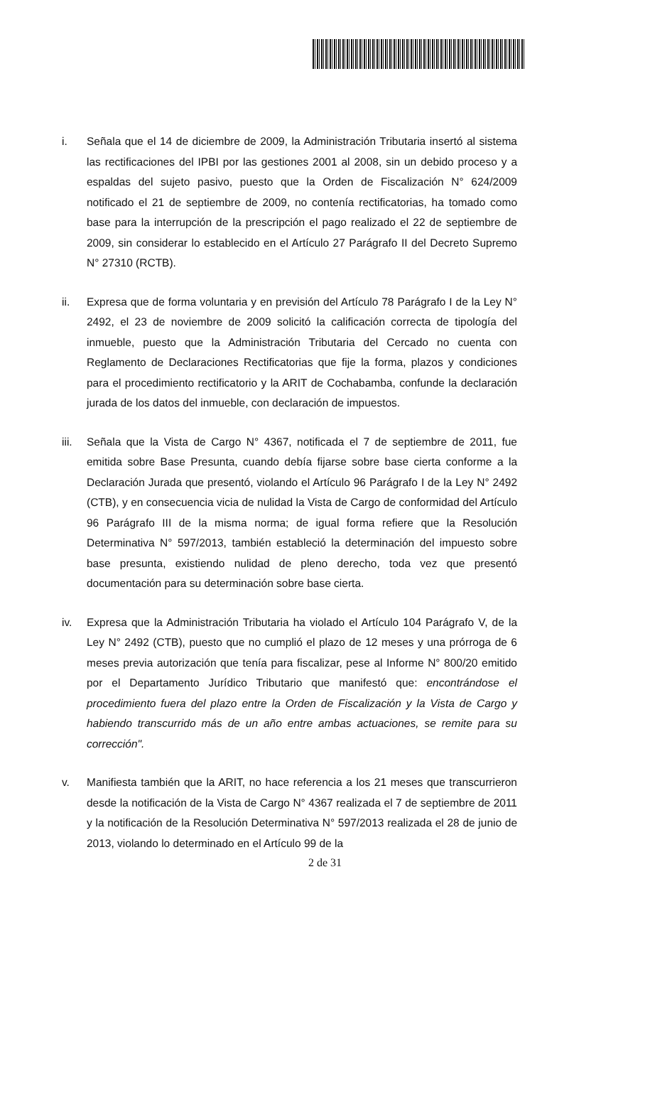i. Señala que el 14 de diciembre de 2009, la Administración Tributaria insertó al sistema las rectificaciones del IPBI por las gestiones 2001 al 2008, sin un debido proceso y a espaldas del sujeto pasivo, puesto que la Orden de Fiscalización N° 624/2009 notificado el 21 de septiembre de 2009, no contenía rectificatorias, ha tomado como base para la interrupción de la prescripción el pago realizado el 22 de septiembre de 2009, sin considerar lo establecido en el Artículo 27 Parágrafo II del Decreto Supremo N° 27310 (RCTB).
ii. Expresa que de forma voluntaria y en previsión del Artículo 78 Parágrafo I de la Ley N° 2492, el 23 de noviembre de 2009 solicitó la calificación correcta de tipología del inmueble, puesto que la Administración Tributaria del Cercado no cuenta con Reglamento de Declaraciones Rectificatorias que fije la forma, plazos y condiciones para el procedimiento rectificatorio y la ARIT de Cochabamba, confunde la declaración jurada de los datos del inmueble, con declaración de impuestos.
iii. Señala que la Vista de Cargo N° 4367, notificada el 7 de septiembre de 2011, fue emitida sobre Base Presunta, cuando debía fijarse sobre base cierta conforme a la Declaración Jurada que presentó, violando el Artículo 96 Parágrafo I de la Ley N° 2492 (CTB), y en consecuencia vicia de nulidad la Vista de Cargo de conformidad del Artículo 96 Parágrafo III de la misma norma; de igual forma refiere que la Resolución Determinativa N° 597/2013, también estableció la determinación del impuesto sobre base presunta, existiendo nulidad de pleno derecho, toda vez que presentó documentación para su determinación sobre base cierta.
iv. Expresa que la Administración Tributaria ha violado el Artículo 104 Parágrafo V, de la Ley N° 2492 (CTB), puesto que no cumplió el plazo de 12 meses y una prórroga de 6 meses previa autorización que tenía para fiscalizar, pese al Informe N° 800/20 emitido por el Departamento Jurídico Tributario que manifestó que: encontrándose el procedimiento fuera del plazo entre la Orden de Fiscalización y la Vista de Cargo y habiendo transcurrido más de un año entre ambas actuaciones, se remite para su corrección".
v. Manifiesta también que la ARIT, no hace referencia a los 21 meses que transcurrieron desde la notificación de la Vista de Cargo N° 4367 realizada el 7 de septiembre de 2011 y la notificación de la Resolución Determinativa N° 597/2013 realizada el 28 de junio de 2013, violando lo determinado en el Artículo 99 de la
2 de 31